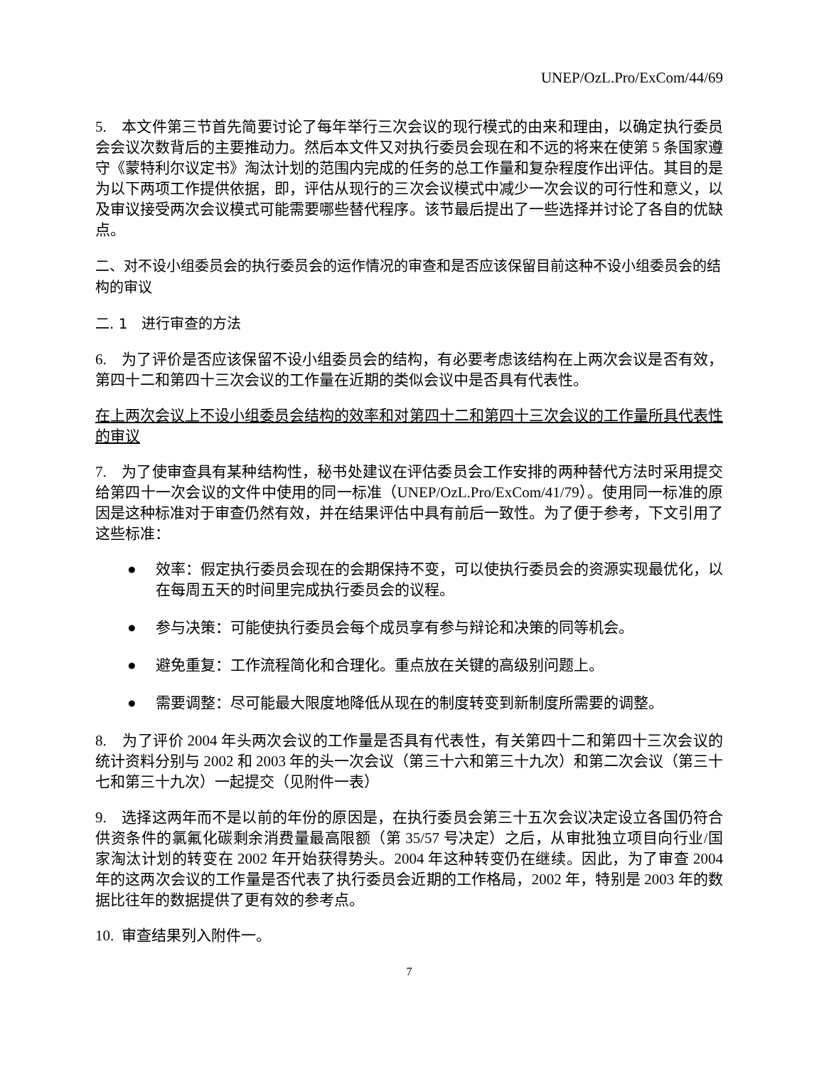UNEP/OzL.Pro/ExCom/44/69
5. 本文件第三节首先简要讨论了每年举行三次会议的现行模式的由来和理由，以确定执行委员会会议次数背后的主要推动力。然后本文件又对执行委员会现在和不远的将来在使第 5 条国家遵守《蒙特利尔议定书》淘汰计划的范围内完成的任务的总工作量和复杂程度作出评估。其目的是为以下两项工作提供依据，即，评估从现行的三次会议模式中减少一次会议的可行性和意义，以及审议接受两次会议模式可能需要哪些替代程序。该节最后提出了一些选择并讨论了各自的优缺点。
二、对不设小组委员会的执行委员会的运作情况的审查和是否应该保留目前这种不设小组委员会的结构的审议
二. 1 进行审查的方法
6. 为了评价是否应该保留不设小组委员会的结构，有必要考虑该结构在上两次会议是否有效，第四十二和第四十三次会议的工作量在近期的类似会议中是否具有代表性。
在上两次会议上不设小组委员会结构的效率和对第四十二和第四十三次会议的工作量所具代表性的审议
7. 为了使审查具有某种结构性，秘书处建议在评估委员会工作安排的两种替代方法时采用提交给第四十一次会议的文件中使用的同一标准（UNEP/OzL.Pro/ExCom/41/79）。使用同一标准的原因是这种标准对于审查仍然有效，并在结果评估中具有前后一致性。为了便于参考，下文引用了这些标准：
● 效率：假定执行委员会现在的会期保持不变，可以使执行委员会的资源实现最优化，以在每周五天的时间里完成执行委员会的议程。
● 参与决策：可能使执行委员会每个成员享有参与辩论和决策的同等机会。
● 避免重复：工作流程简化和合理化。重点放在关键的高级别问题上。
● 需要调整：尽可能最大限度地降低从现在的制度转变到新制度所需要的调整。
8. 为了评价 2004 年头两次会议的工作量是否具有代表性，有关第四十二和第四十三次会议的统计资料分别与 2002 和 2003 年的头一次会议（第三十六和第三十九次）和第二次会议（第三十七和第三十九次）一起提交（见附件一表）
9. 选择这两年而不是以前的年份的原因是，在执行委员会第三十五次会议决定设立各国仍符合供资条件的氯氟化碳剩余消费量最高限额（第 35/57 号决定）之后，从审批独立项目向行业/国家淘汰计划的转变在 2002 年开始获得势头。2004 年这种转变仍在继续。因此，为了审查 2004 年的这两次会议的工作量是否代表了执行委员会近期的工作格局，2002 年，特别是 2003 年的数据比往年的数据提供了更有效的参考点。
10. 审查结果列入附件一。
7